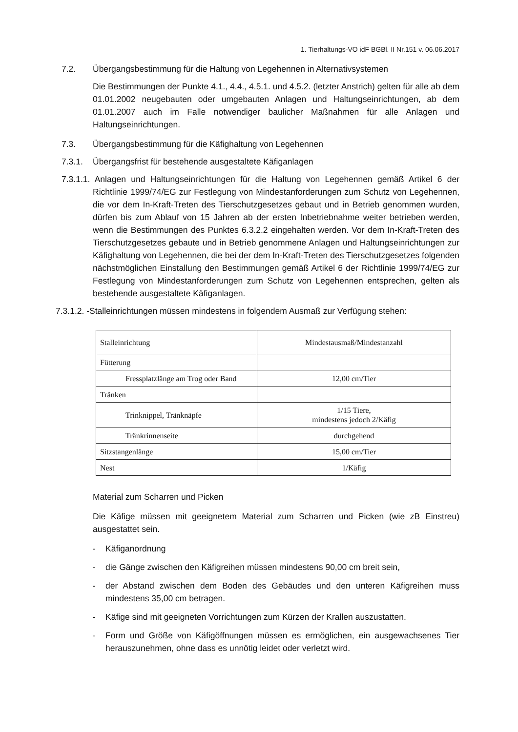1. Tierhaltungs-VO idF BGBl. II Nr.151 v. 06.06.2017
7.2. Übergangsbestimmung für die Haltung von Legehennen in Alternativsystemen
Die Bestimmungen der Punkte 4.1., 4.4., 4.5.1. und 4.5.2. (letzter Anstrich) gelten für alle ab dem 01.01.2002 neugebauten oder umgebauten Anlagen und Haltungseinrichtungen, ab dem 01.01.2007 auch im Falle notwendiger baulicher Maßnahmen für alle Anlagen und Haltungseinrichtungen.
7.3. Übergangsbestimmung für die Käfighaltung von Legehennen
7.3.1. Übergangsfrist für bestehende ausgestaltete Käfiganlagen
7.3.1.1. Anlagen und Haltungseinrichtungen für die Haltung von Legehennen gemäß Artikel 6 der Richtlinie 1999/74/EG zur Festlegung von Mindestanforderungen zum Schutz von Legehennen, die vor dem In-Kraft-Treten des Tierschutzgesetzes gebaut und in Betrieb genommen wurden, dürfen bis zum Ablauf von 15 Jahren ab der ersten Inbetriebnahme weiter betrieben werden, wenn die Bestimmungen des Punktes 6.3.2.2 eingehalten werden. Vor dem In-Kraft-Treten des Tierschutzgesetzes gebaute und in Betrieb genommene Anlagen und Haltungseinrichtungen zur Käfighaltung von Legehennen, die bei der dem In-Kraft-Treten des Tierschutzgesetzes folgenden nächstmöglichen Einstallung den Bestimmungen gemäß Artikel 6 der Richtlinie 1999/74/EG zur Festlegung von Mindestanforderungen zum Schutz von Legehennen entsprechen, gelten als bestehende ausgestaltete Käfiganlagen.
7.3.1.2. -Stalleinrichtungen müssen mindestens in folgendem Ausmaß zur Verfügung stehen:
| Stalleinrichtung | Mindestausmaß/Mindestanzahl |
| Fütterung | |
| Fressplatzlänge am Trog oder Band | 12,00 cm/Tier |
| Tränken | |
| Trinknippel, Tränknäpfe | 1/15 Tiere, mindestens jedoch 2/Käfig |
| Tränkrinnenseite | durchgehend |
| Sitzstangenlänge | 15,00 cm/Tier |
| Nest | 1/Käfig |
Material zum Scharren und Picken
Die Käfige müssen mit geeignetem Material zum Scharren und Picken (wie zB Einstreu) ausgestattet sein.
- Käfiganordnung
- die Gänge zwischen den Käfigreihen müssen mindestens 90,00 cm breit sein,
- der Abstand zwischen dem Boden des Gebäudes und den unteren Käfigreihen muss mindestens 35,00 cm betragen.
- Käfige sind mit geeigneten Vorrichtungen zum Kürzen der Krallen auszustatten.
- Form und Größe von Käfigöffnungen müssen es ermöglichen, ein ausgewachsenes Tier herauszunehmen, ohne dass es unnötig leidet oder verletzt wird.